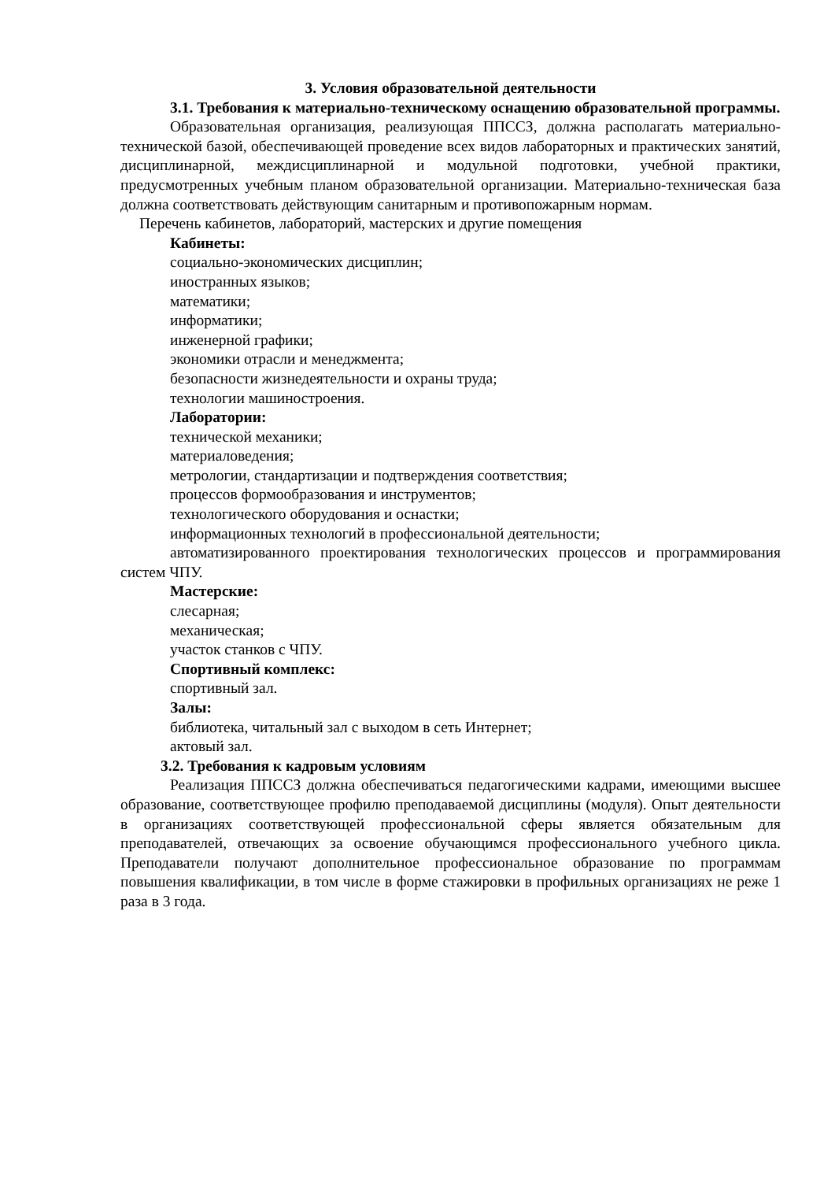3. Условия образовательной деятельности
3.1. Требования к материально-техническому оснащению образовательной программы.
Образовательная организация, реализующая ППССЗ, должна располагать материально-технической базой, обеспечивающей проведение всех видов лабораторных и практических занятий, дисциплинарной, междисциплинарной и модульной подготовки, учебной практики, предусмотренных учебным планом образовательной организации. Материально-техническая база должна соответствовать действующим санитарным и противопожарным нормам.
Перечень кабинетов, лабораторий, мастерских и другие помещения
Кабинеты:
социально-экономических дисциплин;
иностранных языков;
математики;
информатики;
инженерной графики;
экономики отрасли и менеджмента;
безопасности жизнедеятельности и охраны труда;
технологии машиностроения.
Лаборатории:
технической механики;
материаловедения;
метрологии, стандартизации и подтверждения соответствия;
процессов формообразования и инструментов;
технологического оборудования и оснастки;
информационных технологий в профессиональной деятельности;
автоматизированного проектирования технологических процессов и программирования систем ЧПУ.
Мастерские:
слесарная;
механическая;
участок станков с ЧПУ.
Спортивный комплекс:
спортивный зал.
Залы:
библиотека, читальный зал с выходом в сеть Интернет;
актовый зал.
3.2. Требования к кадровым условиям
Реализация ППССЗ должна обеспечиваться педагогическими кадрами, имеющими высшее образование, соответствующее профилю преподаваемой дисциплины (модуля). Опыт деятельности в организациях соответствующей профессиональной сферы является обязательным для преподавателей, отвечающих за освоение обучающимся профессионального учебного цикла. Преподаватели получают дополнительное профессиональное образование по программам повышения квалификации, в том числе в форме стажировки в профильных организациях не реже 1 раза в 3 года.